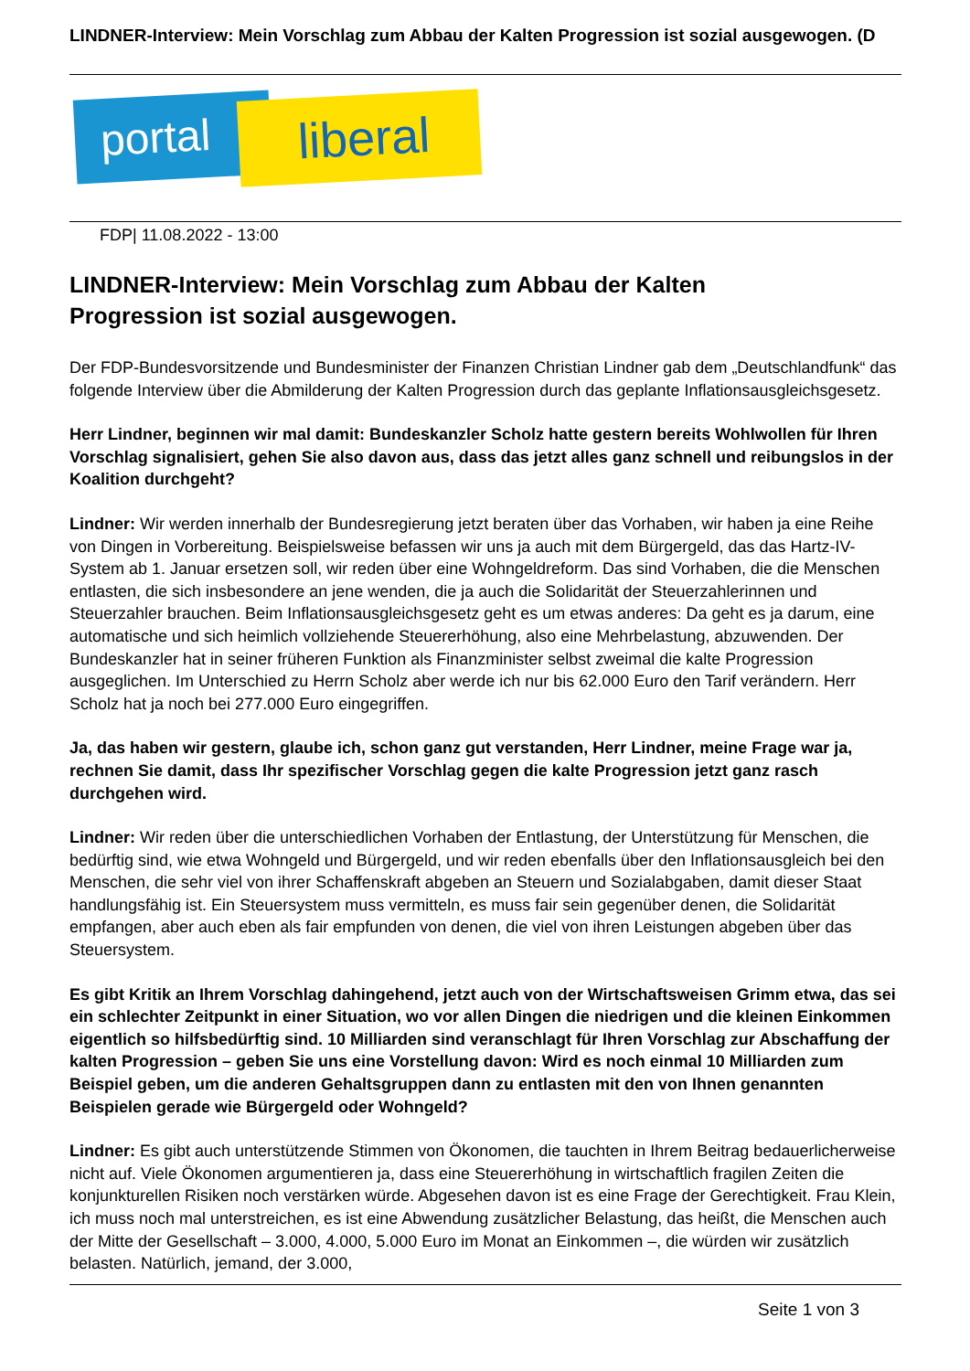LINDNER-Interview: Mein Vorschlag zum Abbau der Kalten Progression ist sozial ausgewogen. (D
portal liberal
FDP| 11.08.2022 - 13:00
LINDNER-Interview: Mein Vorschlag zum Abbau der Kalten
Progression ist sozial ausgewogen.
Der FDP-Bundesvorsitzende und Bundesminister der Finanzen Christian Lindner gab dem „Deutschlandfunk“ das folgende Interview über die Abmilderung der Kalten Progression durch das geplante Inflationsausgleichsgesetz.
Herr Lindner, beginnen wir mal damit: Bundeskanzler Scholz hatte gestern bereits Wohlwollen für Ihren Vorschlag signalisiert, gehen Sie also davon aus, dass das jetzt alles ganz schnell und reibungslos in der Koalition durchgeht?
Lindner: Wir werden innerhalb der Bundesregierung jetzt beraten über das Vorhaben, wir haben ja eine Reihe von Dingen in Vorbereitung. Beispielsweise befassen wir uns ja auch mit dem Bürgergeld, das das Hartz-IV-System ab 1. Januar ersetzen soll, wir reden über eine Wohngeldreform. Das sind Vorhaben, die die Menschen entlasten, die sich insbesondere an jene wenden, die ja auch die Solidarität der Steuerzahlerinnen und Steuerzahler brauchen. Beim Inflationsausgleichsgesetz geht es um etwas anderes: Da geht es ja darum, eine automatische und sich heimlich vollziehende Steuererhöhung, also eine Mehrbelastung, abzuwenden. Der Bundeskanzler hat in seiner früheren Funktion als Finanzminister selbst zweimal die kalte Progression ausgeglichen. Im Unterschied zu Herrn Scholz aber werde ich nur bis 62.000 Euro den Tarif verändern. Herr Scholz hat ja noch bei 277.000 Euro eingegriffen.
Ja, das haben wir gestern, glaube ich, schon ganz gut verstanden, Herr Lindner, meine Frage war ja, rechnen Sie damit, dass Ihr spezifischer Vorschlag gegen die kalte Progression jetzt ganz rasch durchgehen wird.
Lindner: Wir reden über die unterschiedlichen Vorhaben der Entlastung, der Unterstützung für Menschen, die bedürftig sind, wie etwa Wohngeld und Bürgergeld, und wir reden ebenfalls über den Inflationsausgleich bei den Menschen, die sehr viel von ihrer Schaffenskraft abgeben an Steuern und Sozialabgaben, damit dieser Staat handlungsfähig ist. Ein Steuersystem muss vermitteln, es muss fair sein gegenüber denen, die Solidarität empfangen, aber auch eben als fair empfunden von denen, die viel von ihren Leistungen abgeben über das Steuersystem.
Es gibt Kritik an Ihrem Vorschlag dahingehend, jetzt auch von der Wirtschaftsweisen Grimm etwa, das sei ein schlechter Zeitpunkt in einer Situation, wo vor allen Dingen die niedrigen und die kleinen Einkommen eigentlich so hilfsbedürftig sind. 10 Milliarden sind veranschlagt für Ihren Vorschlag zur Abschaffung der kalten Progression – geben Sie uns eine Vorstellung davon: Wird es noch einmal 10 Milliarden zum Beispiel geben, um die anderen Gehaltsgruppen dann zu entlasten mit den von Ihnen genannten Beispielen gerade wie Bürgergeld oder Wohngeld?
Lindner: Es gibt auch unterstützende Stimmen von Ökonomen, die tauchten in Ihrem Beitrag bedauerlicherweise nicht auf. Viele Ökonomen argumentieren ja, dass eine Steuererhöhung in wirtschaftlich fragilen Zeiten die konjunkturellen Risiken noch verstärken würde. Abgesehen davon ist es eine Frage der Gerechtigkeit. Frau Klein, ich muss noch mal unterstreichen, es ist eine Abwendung zusätzlicher Belastung, das heißt, die Menschen auch der Mitte der Gesellschaft – 3.000, 4.000, 5.000 Euro im Monat an Einkommen –, die würden wir zusätzlich belasten. Natürlich, jemand, der 3.000,
Seite 1 von 3